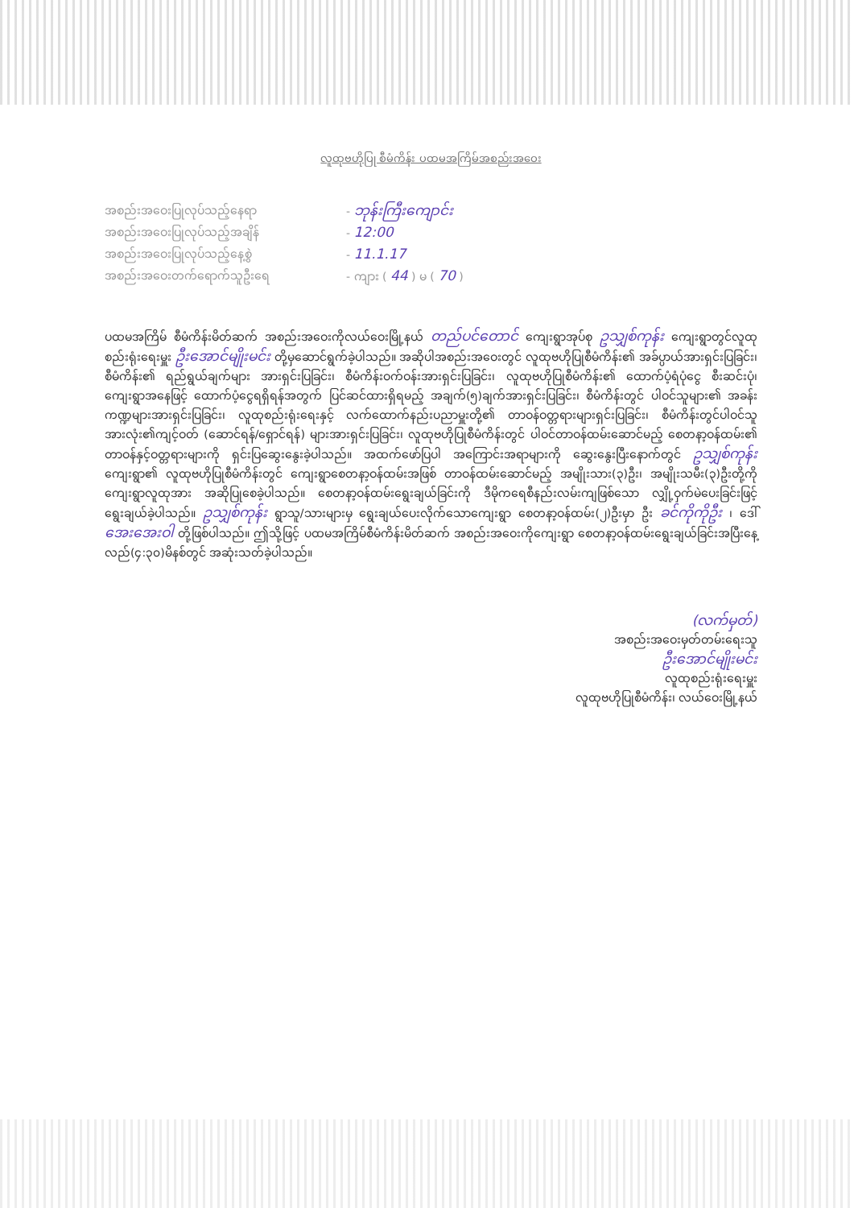လူထုဗဟိုပြု စီမံကိန်း ပထမအကြိမ်အစည်းအဝေး
အစည်းအဝေးပြုလုပ်သည့်နေရာ
- ဘုန်းကြီးကျောင်း
အစည်းအဝေးပြုလုပ်သည့်အချိန်
- 12:00
အစည်းအဝေးပြုလုပ်သည့်နေ့စွဲ
- 11.1.17
အစည်းအဝေးတက်ရောက်သူဦးရေ
- ကျား ( 44 ) မ ( 70 )
ပထမအကြိမ် စီမံကိန်းမိတ်ဆက် အစည်းအဝေးကိုလယ်ဝေးမြို့နယ် တည်ပင်တောင် ကျေးရွာအုပ်စု ဥသျှစ်ကုန်း ကျေးရွာတွင်လူထုစည်းရုံးရေးမှူး ဦးအောင်မျိုးမင်း တို့မှဆောင်ရွက်ခဲ့ပါသည်။ အဆိုပါအစည်းအဝေးတွင် လူထုဗဟိုပြုစီမံကိန်း၏ အခ်ပ္ပာယ်အားရှင်းပြခြင်း၊ စီမံကိန်း၏ ရည်ရွယ်ချက်များ အားရှင်းပြခြင်း၊ စီမံကိန်းဝက်ဝန်းအားရှင်းပြခြင်း၊ လူထုဗဟိုပြုစီမံကိန်း၏ ထောက်ပံ့ရံပုံငွေ စီးဆင်းပုံ၊ ကျေးရွာအနေဖြင့် ထောက်ပံ့ငွေရရှိရန်အတွက် ပြင်ဆင်ထားရှိရမည့် အချက်(၅)ချက်အားရှင်းပြခြင်း၊ စီမံကိန်းတွင် ပါဝင်သူများ၏ အခန်းကဏ္ဍများအားရှင်းပြခြင်း၊ လူထုစည်းရုံးရေးနှင့် လက်ထောက်နည်းပညာမှူးတို့၏ တာဝန်ဝတ္တရားများရှင်းပြခြင်း၊ စီမံကိန်းတွင်ပါဝင်သူအားလုံး၏ကျင့်ဝတ် (ဆောင်ရန်/ရှောင်ရန်) များအားရှင်းပြခြင်း၊ လူထုဗဟိုပြုစီမံကိန်းတွင် ပါဝင်တာဝန်ထမ်းဆောင်မည့် စေတနာ့ဝန်ထမ်း၏ တာဝန်နှင့်ဝတ္တရားများကို ရှင်းပြဆွေးနွေးခဲ့ပါသည်။ အထက်ဖော်ပြပါ အကြောင်းအရာများကို ဆွေးနွေးပြီးနောက်တွင် ဥသျှစ်ကုန်း ကျေးရွာ၏ လူထုဗဟိုပြုစီမံကိန်းတွင် ကျေးရွာစေတနာ့ဝန်ထမ်းအဖြစ် တာဝန်ထမ်းဆောင်မည့် အမျိုးသား(၃)ဦး၊ အမျိုးသမီး(၃)ဦးတို့ကို ကျေးရွာလူထုအား အဆိုပြုစေခဲ့ပါသည်။ စေတနာ့ဝန်ထမ်းရွေးချယ်ခြင်းကို ဒီမိုကရေစီနည်းလမ်းကျဖြစ်သော လျှို့ဝှက်မဲပေးခြင်းဖြင့် ရွေးချယ်ခဲ့ပါသည်။ ဥသျှစ်ကုန်း ရွာသူ/သားများမှ ရွေးချယ်ပေးလိုက်သောကျေးရွာ စေတနာ့ဝန်ထမ်း(၂)ဦးမှာ ဦး ခင်ကိုကိုဦး ၊ ဒေါ် အေးအေးဝါ တို့ဖြစ်ပါသည်။ ဤသို့ဖြင့် ပထမအကြိမ်စီမံကိန်းမိတ်ဆက် အစည်းအဝေးကိုကျေးရွာ စေတနာ့ဝန်ထမ်းရွေးချယ်ခြင်းအပြီးနေ့လည်(၄:၃၀)မိနစ်တွင် အဆုံးသတ်ခဲ့ပါသည်။
(လက်မှတ်)
အစည်းအဝေးမှတ်တမ်းရေးသူ
ဦးအောင်မျိုးမင်း
လူထုစည်းရုံးရေးမှူး
လူထုဗဟိုပြုစီမံကိန်း၊ လယ်ဝေးမြို့နယ်